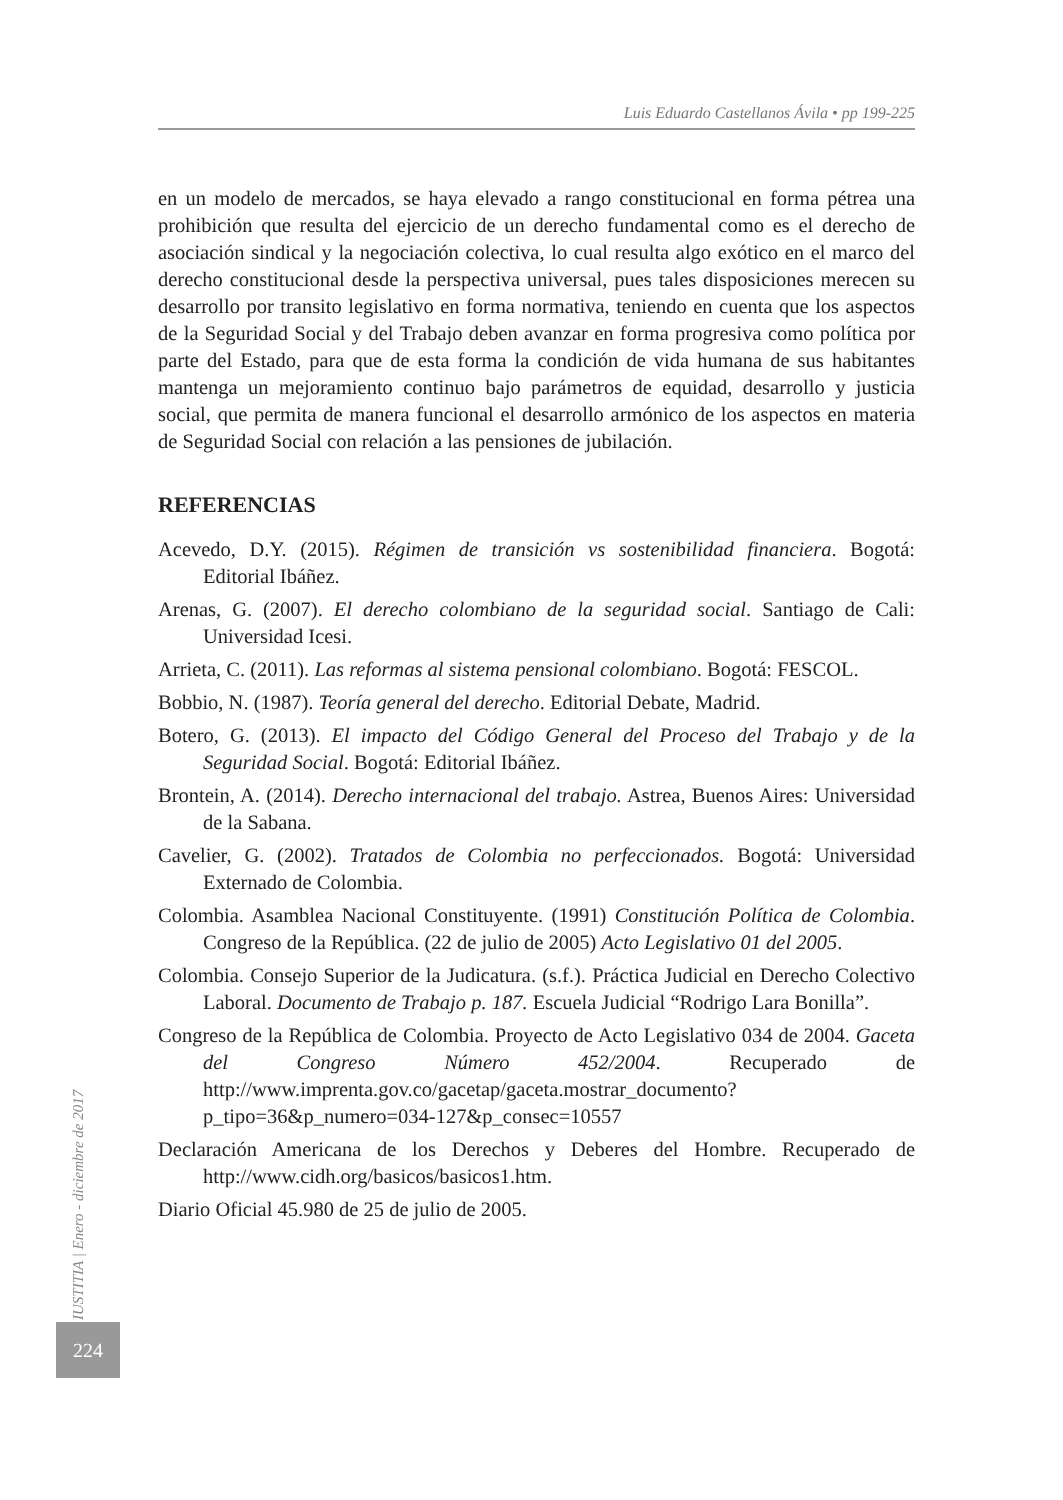Luis Eduardo Castellanos Ávila • pp 199-225
en un modelo de mercados, se haya elevado a rango constitucional en forma pétrea una prohibición que resulta del ejercicio de un derecho fundamental como es el derecho de asociación sindical y la negociación colectiva, lo cual resulta algo exótico en el marco del derecho constitucional desde la perspectiva universal, pues tales disposiciones merecen su desarrollo por transito legislativo en forma normativa, teniendo en cuenta que los aspectos de la Seguridad Social y del Trabajo deben avanzar en forma progresiva como política por parte del Estado, para que de esta forma la condición de vida humana de sus habitantes mantenga un mejoramiento continuo bajo parámetros de equidad, desarrollo y justicia social, que permita de manera funcional el desarrollo armónico de los aspectos en materia de Seguridad Social con relación a las pensiones de jubilación.
REFERENCIAS
Acevedo, D.Y. (2015). Régimen de transición vs sostenibilidad financiera. Bogotá: Editorial Ibáñez.
Arenas, G. (2007). El derecho colombiano de la seguridad social. Santiago de Cali: Universidad Icesi.
Arrieta, C. (2011). Las reformas al sistema pensional colombiano. Bogotá: FESCOL.
Bobbio, N. (1987). Teoría general del derecho. Editorial Debate, Madrid.
Botero, G. (2013). El impacto del Código General del Proceso del Trabajo y de la Seguridad Social. Bogotá: Editorial Ibáñez.
Brontein, A. (2014). Derecho internacional del trabajo. Astrea, Buenos Aires: Universidad de la Sabana.
Cavelier, G. (2002). Tratados de Colombia no perfeccionados. Bogotá: Universidad Externado de Colombia.
Colombia. Asamblea Nacional Constituyente. (1991) Constitución Política de Colombia. Congreso de la República. (22 de julio de 2005) Acto Legislativo 01 del 2005.
Colombia. Consejo Superior de la Judicatura. (s.f.). Práctica Judicial en Derecho Colectivo Laboral. Documento de Trabajo p. 187. Escuela Judicial “Rodrigo Lara Bonilla”.
Congreso de la República de Colombia. Proyecto de Acto Legislativo 034 de 2004. Gaceta del Congreso Número 452/2004. Recuperado de http://www.imprenta.gov.co/gacetap/gaceta.mostrar_documento?p_tipo=36&p_numero=034-127&p_consec=10557
Declaración Americana de los Derechos y Deberes del Hombre. Recuperado de http://www.cidh.org/basicos/basicos1.htm.
Diario Oficial 45.980 de 25 de julio de 2005.
IUSTITIA | Enero - diciembre de 2017
224